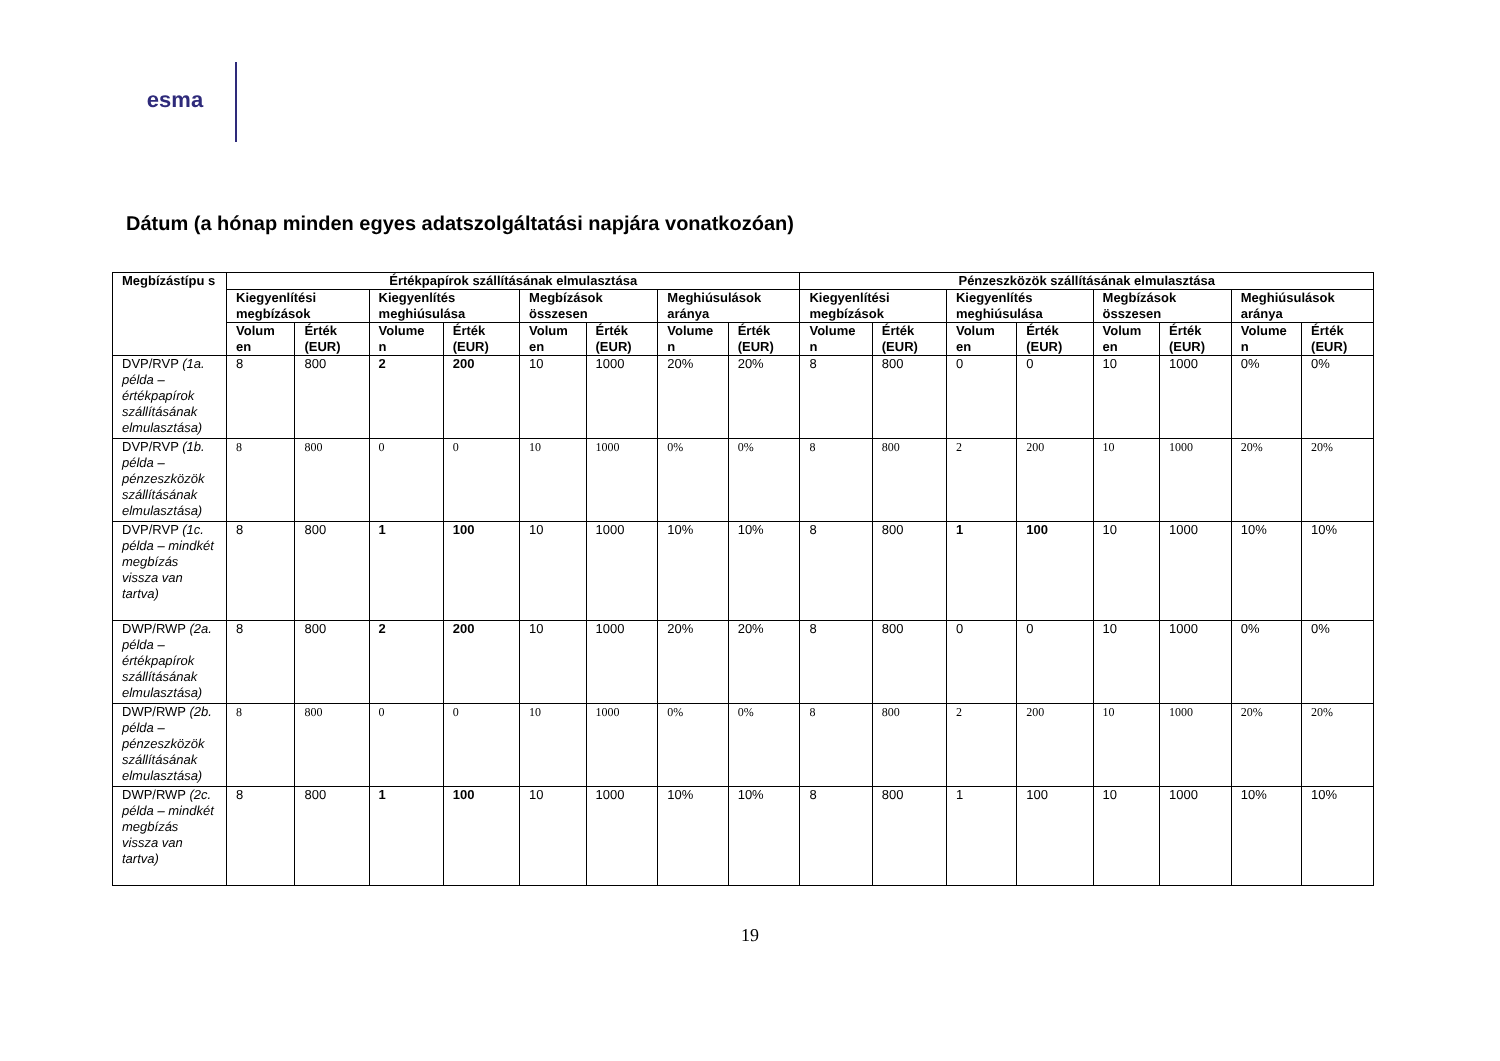esma
Dátum (a hónap minden egyes adatszolgáltatási napjára vonatkozóan)
| Megbízástípu s | Értékpapírok szállításának elmulasztása | | | | | | | | Pénzeszközök szállításának elmulasztása | | | | | | | |
| --- | --- | --- | --- | --- | --- | --- | --- | --- | --- | --- | --- | --- | --- | --- | --- | --- |
| | Kiegyenlítési megbízások | | Kiegyenlítés meghiúsulása | | Megbízások összesen | | Meghiúsulások aránya | | Kiegyenlítési megbízások | | Kiegyenlítés meghiúsulása | | Megbízások összesen | | Meghiúsulások aránya | |
| | Volum en | Érték (EUR) | Volume n | Érték (EUR) | Volum en | Érték (EUR) | Volume n | Érték (EUR) | Volume n | Érték (EUR) | Volum en | Érték (EUR) | Volum en | Érték (EUR) | Volume n | Érték (EUR) |
| DVP/RVP (1a. példa – értékpapírok szállításának elmulasztása) | 8 | 800 | 2 | 200 | 10 | 1000 | 20% | 20% | 8 | 800 | 0 | 0 | 10 | 1000 | 0% | 0% |
| DVP/RVP (1b. példa – pénzeszközök szállításának elmulasztása) | 8 | 800 | 0 | 0 | 10 | 1000 | 0% | 0% | 8 | 800 | 2 | 200 | 10 | 1000 | 20% | 20% |
| DVP/RVP (1c. példa – mindkét megbízás vissza van tartva) | 8 | 800 | 1 | 100 | 10 | 1000 | 10% | 10% | 8 | 800 | 1 | 100 | 10 | 1000 | 10% | 10% |
| DWP/RWP (2a. példa – értékpapírok szállításának elmulasztása) | 8 | 800 | 2 | 200 | 10 | 1000 | 20% | 20% | 8 | 800 | 0 | 0 | 10 | 1000 | 0% | 0% |
| DWP/RWP (2b. példa – pénzeszközök szállításának elmulasztása) | 8 | 800 | 0 | 0 | 10 | 1000 | 0% | 0% | 8 | 800 | 2 | 200 | 10 | 1000 | 20% | 20% |
| DWP/RWP (2c. példa – mindkét megbízás vissza van tartva) | 8 | 800 | 1 | 100 | 10 | 1000 | 10% | 10% | 8 | 800 | 1 | 100 | 10 | 1000 | 10% | 10% |
19